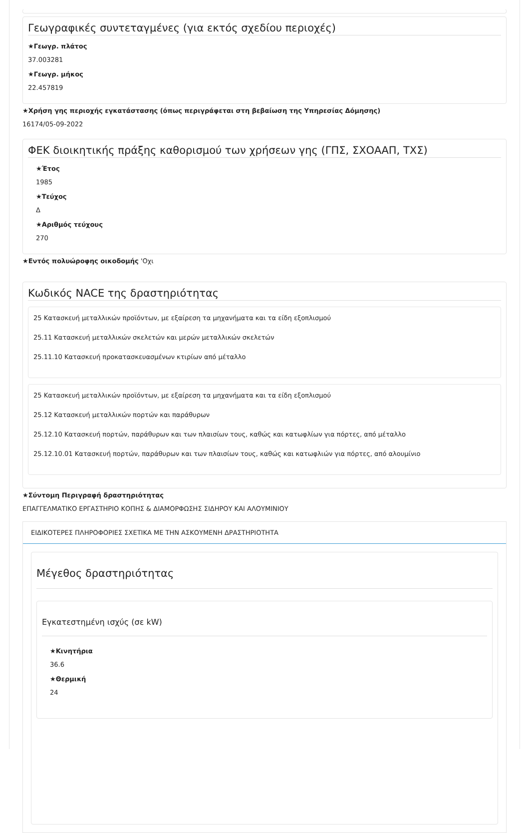Γεωγραφικές συντεταγμένες (για εκτός σχεδίου περιοχές)
★Γεωγρ. πλάτος
37.003281
★Γεωγρ. μήκος
22.457819
★Χρήση γης περιοχής εγκατάστασης (όπως περιγράφεται στη βεβαίωση της Υπηρεσίας Δόμησης)
16174/05-09-2022
ΦΕΚ διοικητικής πράξης καθορισμού των χρήσεων γης (ΓΠΣ, ΣΧΟΑΑΠ, ΤΧΣ)
★Έτος
1985
★Τεύχος
Δ
★Αριθμός τεύχους
270
★Εντός πολυώροφης οικοδομής 'Οχι
Κωδικός NACE της δραστηριότητας
25 Κατασκευή μεταλλικών προϊόντων, με εξαίρεση τα μηχανήματα και τα είδη εξοπλισμού
25.11 Κατασκευή μεταλλικών σκελετών και μερών μεταλλικών σκελετών
25.11.10 Κατασκευή προκατασκευασμένων κτιρίων από μέταλλο
25 Κατασκευή μεταλλικών προϊόντων, με εξαίρεση τα μηχανήματα και τα είδη εξοπλισμού
25.12 Κατασκευή μεταλλικών πορτών και παράθυρων
25.12.10 Κατασκευή πορτών, παράθυρων και των πλαισίων τους, καθώς και κατωφλίων για πόρτες, από μέταλλο
25.12.10.01 Κατασκευή πορτών, παράθυρων και των πλαισίων τους, καθώς και κατωφλιών για πόρτες, από αλουμίνιο
★Σύντομη Περιγραφή δραστηριότητας
ΕΠΑΓΓΕΛΜΑΤΙΚΟ ΕΡΓΑΣΤΗΡΙΟ ΚΟΠΗΣ & ΔΙΑΜΟΡΦΩΣΗΣ ΣΙΔΗΡΟΥ ΚΑΙ ΑΛΟΥΜΙΝΙΟΥ
ΕΙΔΙΚΟΤΕΡΕΣ ΠΛΗΡΟΦΟΡΙΕΣ ΣΧΕΤΙΚΑ ΜΕ ΤΗΝ ΑΣΚΟΥΜΕΝΗ ΔΡΑΣΤΗΡΙΟΤΗΤΑ
Μέγεθος δραστηριότητας
Εγκατεστημένη ισχύς (σε kW)
★Κινητήρια
36.6
★Θερμική
24